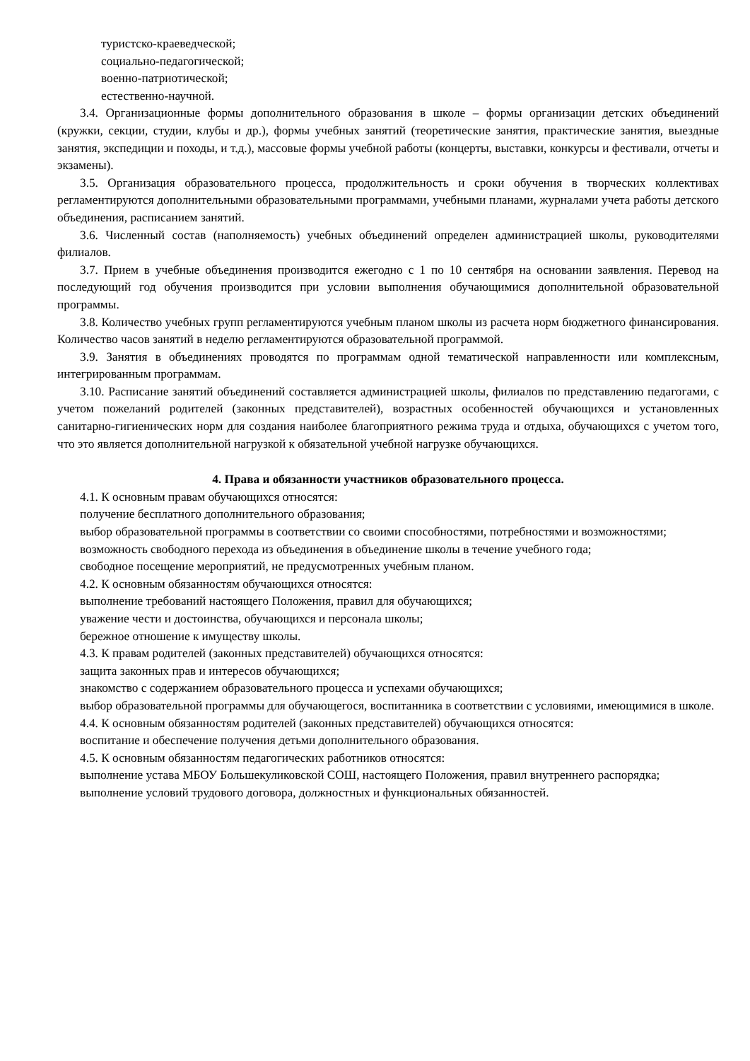туристско-краеведческой;
социально-педагогической;
военно-патриотической;
естественно-научной.
3.4. Организационные формы дополнительного образования в школе – формы организации детских объединений (кружки, секции, студии, клубы и др.), формы учебных занятий (теоретические занятия, практические занятия, выездные занятия, экспедиции и походы, и т.д.), массовые формы учебной работы (концерты, выставки, конкурсы и фестивали, отчеты и экзамены).
3.5. Организация образовательного процесса, продолжительность и сроки обучения в творческих коллективах регламентируются дополнительными образовательными программами, учебными планами, журналами учета работы детского объединения, расписанием занятий.
3.6. Численный состав (наполняемость) учебных объединений определен администрацией школы, руководителями филиалов.
3.7. Прием в учебные объединения производится ежегодно с 1 по 10 сентября на основании заявления. Перевод на последующий год обучения производится при условии выполнения обучающимися дополнительной образовательной программы.
3.8. Количество учебных групп регламентируются учебным планом школы из расчета норм бюджетного финансирования. Количество часов занятий в неделю регламентируются образовательной программой.
3.9. Занятия в объединениях проводятся по программам одной тематической направленности или комплексным, интегрированным программам.
3.10. Расписание занятий объединений составляется администрацией школы, филиалов по представлению педагогами, с учетом пожеланий родителей (законных представителей), возрастных особенностей обучающихся и установленных санитарно-гигиенических норм для создания наиболее благоприятного режима труда и отдыха, обучающихся с учетом того, что это является дополнительной нагрузкой к обязательной учебной нагрузке обучающихся.
4. Права и обязанности участников образовательного процесса.
4.1. К основным правам обучающихся относятся:
получение бесплатного дополнительного образования;
выбор образовательной программы в соответствии со своими способностями, потребностями и возможностями;
возможность свободного перехода из объединения в объединение школы в течение учебного года;
свободное посещение мероприятий, не предусмотренных учебным планом.
4.2. К основным обязанностям обучающихся относятся:
выполнение требований настоящего Положения, правил для обучающихся;
уважение чести и достоинства, обучающихся и персонала школы;
бережное отношение к имуществу школы.
4.3. К правам родителей (законных представителей) обучающихся относятся:
защита законных прав и интересов обучающихся;
знакомство с содержанием образовательного процесса и успехами обучающихся;
выбор образовательной программы для обучающегося, воспитанника в соответствии с условиями, имеющимися в школе.
4.4. К основным обязанностям родителей (законных представителей) обучающихся относятся:
воспитание и обеспечение получения детьми дополнительного образования.
4.5. К основным обязанностям педагогических работников относятся:
выполнение устава МБОУ Большекуликовской СОШ, настоящего Положения, правил внутреннего распорядка;
выполнение условий трудового договора, должностных и функциональных обязанностей.